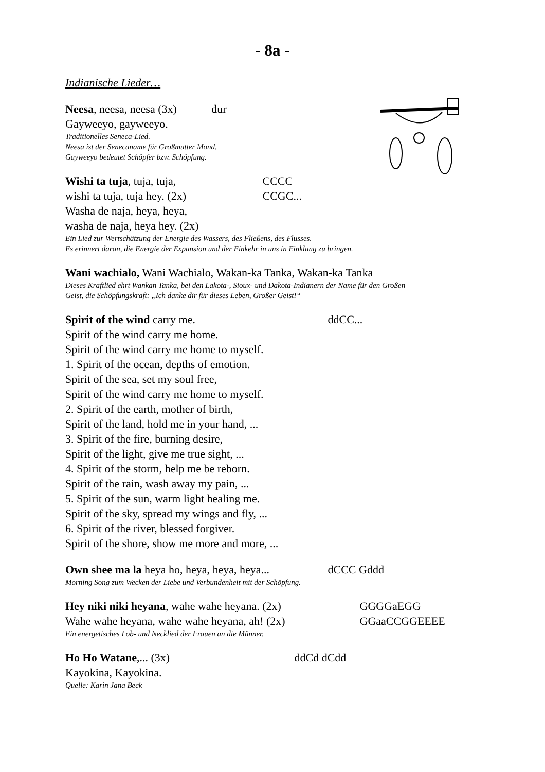- 8a -
Indianische Lieder…
Neesa, neesa, neesa (3x) dur
Gayweeyo, gayweeyo.
Traditionelles Seneca-Lied.
Neesa ist der Senecaname für Großmutter Mond,
Gayweeyo bedeutet Schöpfer bzw. Schöpfung.
Wishi ta tuja, tuja, tuja, CCCC
wishi ta tuja, tuja hey. (2x) CCGC...
Washa de naja, heya, heya,
washa de naja, heya hey. (2x)
Ein Lied zur Wertschätzung der Energie des Wassers, des Fließens, des Flusses.
Es erinnert daran, die Energie der Expansion und der Einkehr in uns in Einklang zu bringen.
Wani wachialo, Wani Wachialo, Wakan-ka Tanka, Wakan-ka Tanka
Dieses Kraftlied ehrt Wankan Tanka, bei den Lakota-, Sioux- und Dakota-Indianern der Name für den Großen
Geist, die Schöpfungskraft: „Ich danke dir für dieses Leben, Großer Geist!“
Spirit of the wind carry me. ddCC...
Spirit of the wind carry me home.
Spirit of the wind carry me home to myself.
1. Spirit of the ocean, depths of emotion.
Spirit of the sea, set my soul free,
Spirit of the wind carry me home to myself.
2. Spirit of the earth, mother of birth,
Spirit of the land, hold me in your hand, ...
3. Spirit of the fire, burning desire,
Spirit of the light, give me true sight, ...
4. Spirit of the storm, help me be reborn.
Spirit of the rain, wash away my pain, ...
5. Spirit of the sun, warm light healing me.
Spirit of the sky, spread my wings and fly, ...
6. Spirit of the river, blessed forgiver.
Spirit of the shore, show me more and more, ...
Own shee ma la heya ho, heya, heya, heya... dCCC Gddd
Morning Song zum Wecken der Liebe und Verbundenheit mit der Schöpfung.
Hey niki niki heyana, wahe wahe heyana. (2x) GGGGaEGG
Wahe wahe heyana, wahe wahe heyana, ah! (2x) GGaaCCGGEEEE
Ein energetisches Lob- und Necklied der Frauen an die Männer.
Ho Ho Watane,... (3x) ddCd dCdd
Kayokina, Kayokina.
Quelle: Karin Jana Beck